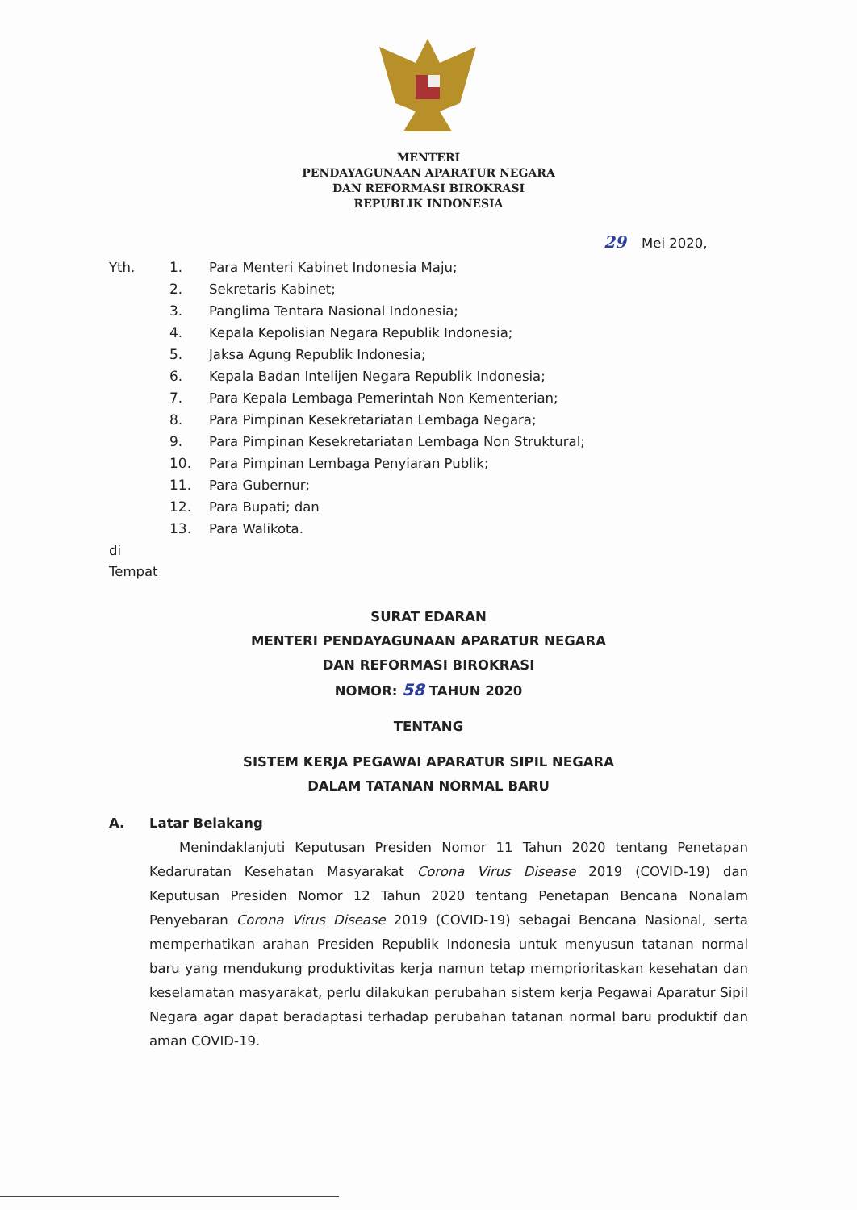MENTERI
PENDAYAGUNAAN APARATUR NEGARA
DAN REFORMASI BIROKRASI
REPUBLIK INDONESIA
29 Mei 2020,
Yth. 1. Para Menteri Kabinet Indonesia Maju;
2. Sekretaris Kabinet;
3. Panglima Tentara Nasional Indonesia;
4. Kepala Kepolisian Negara Republik Indonesia;
5. Jaksa Agung Republik Indonesia;
6. Kepala Badan Intelijen Negara Republik Indonesia;
7. Para Kepala Lembaga Pemerintah Non Kementerian;
8. Para Pimpinan Kesekretariatan Lembaga Negara;
9. Para Pimpinan Kesekretariatan Lembaga Non Struktural;
10. Para Pimpinan Lembaga Penyiaran Publik;
11. Para Gubernur;
12. Para Bupati; dan
13. Para Walikota.
di
Tempat
SURAT EDARAN
MENTERI PENDAYAGUNAAN APARATUR NEGARA
DAN REFORMASI BIROKRASI
NOMOR: 58 TAHUN 2020
TENTANG
SISTEM KERJA PEGAWAI APARATUR SIPIL NEGARA
DALAM TATANAN NORMAL BARU
A. Latar Belakang
Menindaklanjuti Keputusan Presiden Nomor 11 Tahun 2020 tentang Penetapan Kedaruratan Kesehatan Masyarakat Corona Virus Disease 2019 (COVID-19) dan Keputusan Presiden Nomor 12 Tahun 2020 tentang Penetapan Bencana Nonalam Penyebaran Corona Virus Disease 2019 (COVID-19) sebagai Bencana Nasional, serta memperhatikan arahan Presiden Republik Indonesia untuk menyusun tatanan normal baru yang mendukung produktivitas kerja namun tetap memprioritaskan kesehatan dan keselamatan masyarakat, perlu dilakukan perubahan sistem kerja Pegawai Aparatur Sipil Negara agar dapat beradaptasi terhadap perubahan tatanan normal baru produktif dan aman COVID-19.